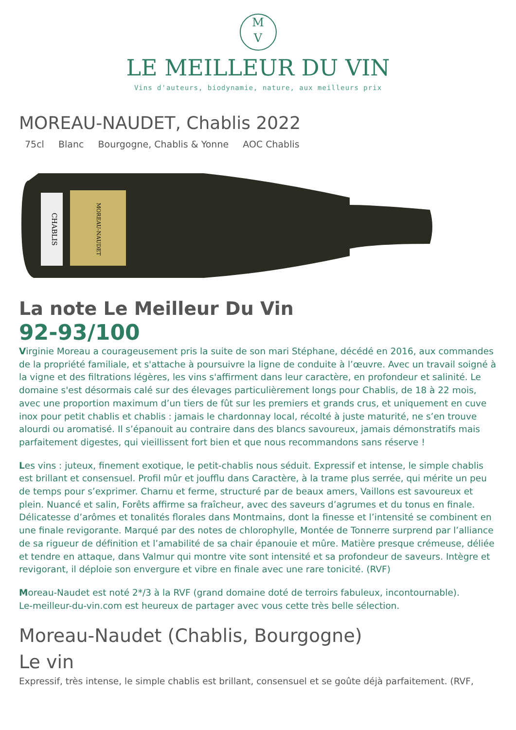M
V
LE MEILLEUR DU VIN
Vins d'auteurs, biodynamie, nature, aux meilleurs prix
MOREAU-NAUDET, Chablis 2022
75cl Blanc Bourgogne, Chablis & Yonne AOC Chablis
CHABLIS
MOREAU-NAUDET
La note Le Meilleur Du Vin
92-93/100
Virginie Moreau a courageusement pris la suite de son mari Stéphane, décédé en 2016, aux commandes de la propriété familiale, et s'attache à poursuivre la ligne de conduite à l’œuvre. Avec un travail soigné à la vigne et des filtrations légères, les vins s'affirment dans leur caractère, en profondeur et salinité. Le domaine s'est désormais calé sur des élevages particulièrement longs pour Chablis, de 18 à 22 mois, avec une proportion maximum d’un tiers de fût sur les premiers et grands crus, et uniquement en cuve inox pour petit chablis et chablis : jamais le chardonnay local, récolté à juste maturité, ne s’en trouve alourdi ou aromatisé. Il s’épanouit au contraire dans des blancs savoureux, jamais démonstratifs mais parfaitement digestes, qui vieillissent fort bien et que nous recommandons sans réserve !
Les vins : juteux, finement exotique, le petit-chablis nous séduit. Expressif et intense, le simple chablis est brillant et consensuel. Profil mûr et joufflu dans Caractère, à la trame plus serrée, qui mérite un peu de temps pour s’exprimer. Charnu et ferme, structuré par de beaux amers, Vaillons est savoureux et plein. Nuancé et salin, Forêts affirme sa fraîcheur, avec des saveurs d’agrumes et du tonus en finale. Délicatesse d’arômes et tonalités florales dans Montmains, dont la finesse et l’intensité se combinent en une finale revigorante. Marqué par des notes de chlorophylle, Montée de Tonnerre surprend par l’alliance de sa rigueur de définition et l’amabilité de sa chair épanouie et mûre. Matière presque crémeuse, déliée et tendre en attaque, dans Valmur qui montre vite sont intensité et sa profondeur de saveurs. Intègre et revigorant, il déploie son envergure et vibre en finale avec une rare tonicité. (RVF)
Moreau-Naudet est noté 2*/3 à la RVF (grand domaine doté de terroirs fabuleux, incontournable).
Le-meilleur-du-vin.com est heureux de partager avec vous cette très belle sélection.
Moreau-Naudet (Chablis, Bourgogne)
Le vin
Expressif, très intense, le simple chablis est brillant, consensuel et se goûte déjà parfaitement. (RVF,